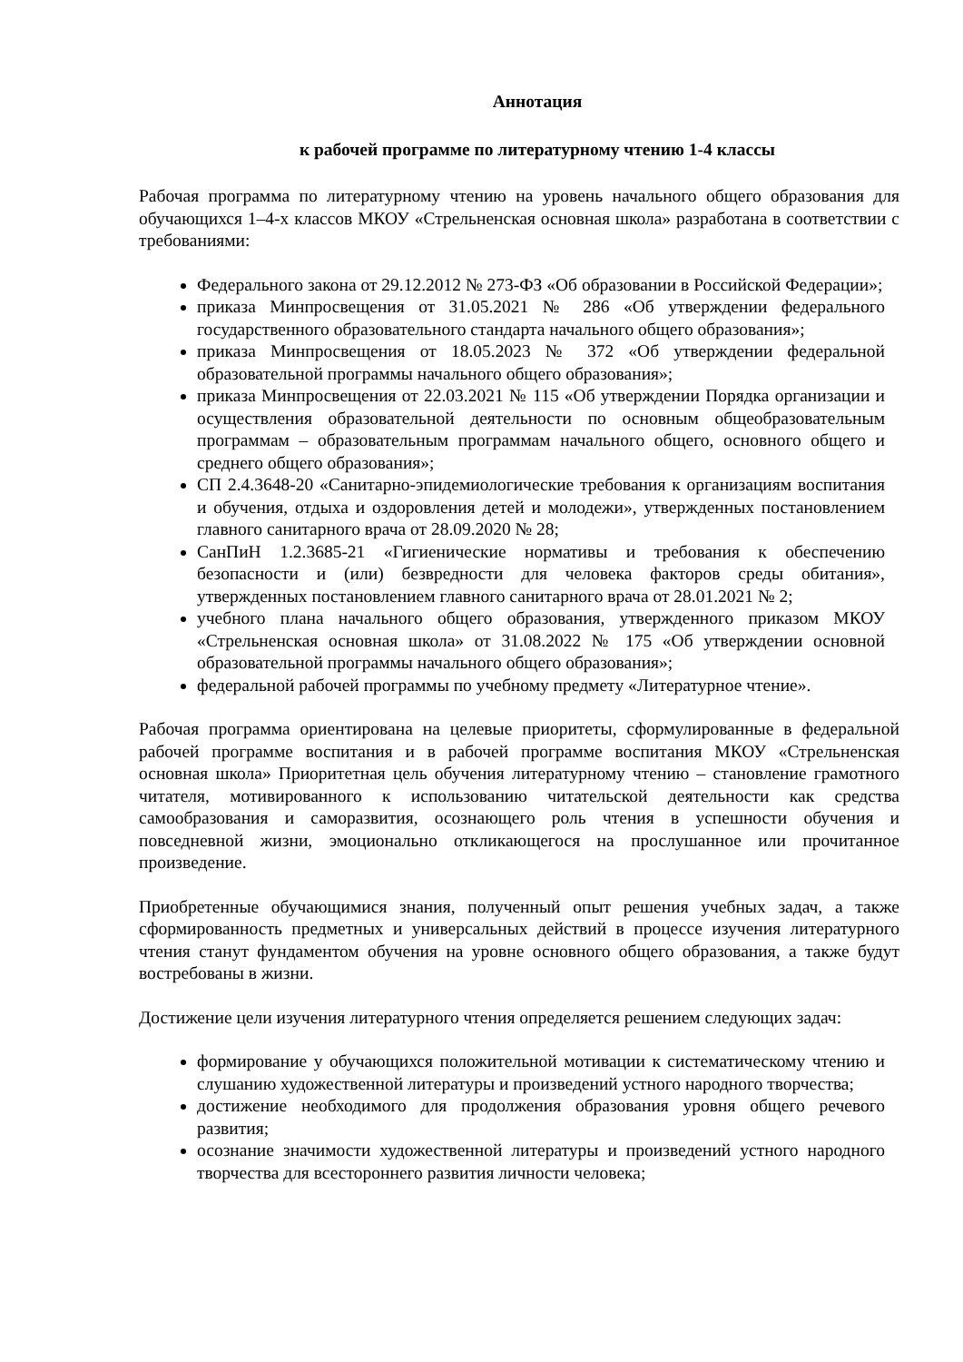Аннотация
к рабочей программе по литературному чтению 1-4 классы
Рабочая программа по литературному чтению на уровень начального общего образования для обучающихся 1–4-х классов МКОУ «Стрельненская основная школа» разработана в соответствии с требованиями:
Федерального закона от 29.12.2012 № 273-ФЗ «Об образовании в Российской Федерации»;
приказа Минпросвещения от 31.05.2021 № 286 «Об утверждении федерального государственного образовательного стандарта начального общего образования»;
приказа Минпросвещения от 18.05.2023 № 372 «Об утверждении федеральной образовательной программы начального общего образования»;
приказа Минпросвещения от 22.03.2021 № 115 «Об утверждении Порядка организации и осуществления образовательной деятельности по основным общеобразовательным программам – образовательным программам начального общего, основного общего и среднего общего образования»;
СП 2.4.3648-20 «Санитарно-эпидемиологические требования к организациям воспитания и обучения, отдыха и оздоровления детей и молодежи», утвержденных постановлением главного санитарного врача от 28.09.2020 № 28;
СанПиН 1.2.3685-21 «Гигиенические нормативы и требования к обеспечению безопасности и (или) безвредности для человека факторов среды обитания», утвержденных постановлением главного санитарного врача от 28.01.2021 № 2;
учебного плана начального общего образования, утвержденного приказом МКОУ «Стрельненская основная школа» от 31.08.2022 № 175 «Об утверждении основной образовательной программы начального общего образования»;
федеральной рабочей программы по учебному предмету «Литературное чтение».
Рабочая программа ориентирована на целевые приоритеты, сформулированные в федеральной рабочей программе воспитания и в рабочей программе воспитания МКОУ «Стрельненская основная школа» Приоритетная цель обучения литературному чтению – становление грамотного читателя, мотивированного к использованию читательской деятельности как средства самообразования и саморазвития, осознающего роль чтения в успешности обучения и повседневной жизни, эмоционально откликающегося на прослушанное или прочитанное произведение.
Приобретенные обучающимися знания, полученный опыт решения учебных задач, а также сформированность предметных и универсальных действий в процессе изучения литературного чтения станут фундаментом обучения на уровне основного общего образования, а также будут востребованы в жизни.
Достижение цели изучения литературного чтения определяется решением следующих задач:
формирование у обучающихся положительной мотивации к систематическому чтению и слушанию художественной литературы и произведений устного народного творчества;
достижение необходимого для продолжения образования уровня общего речевого развития;
осознание значимости художественной литературы и произведений устного народного творчества для всестороннего развития личности человека;